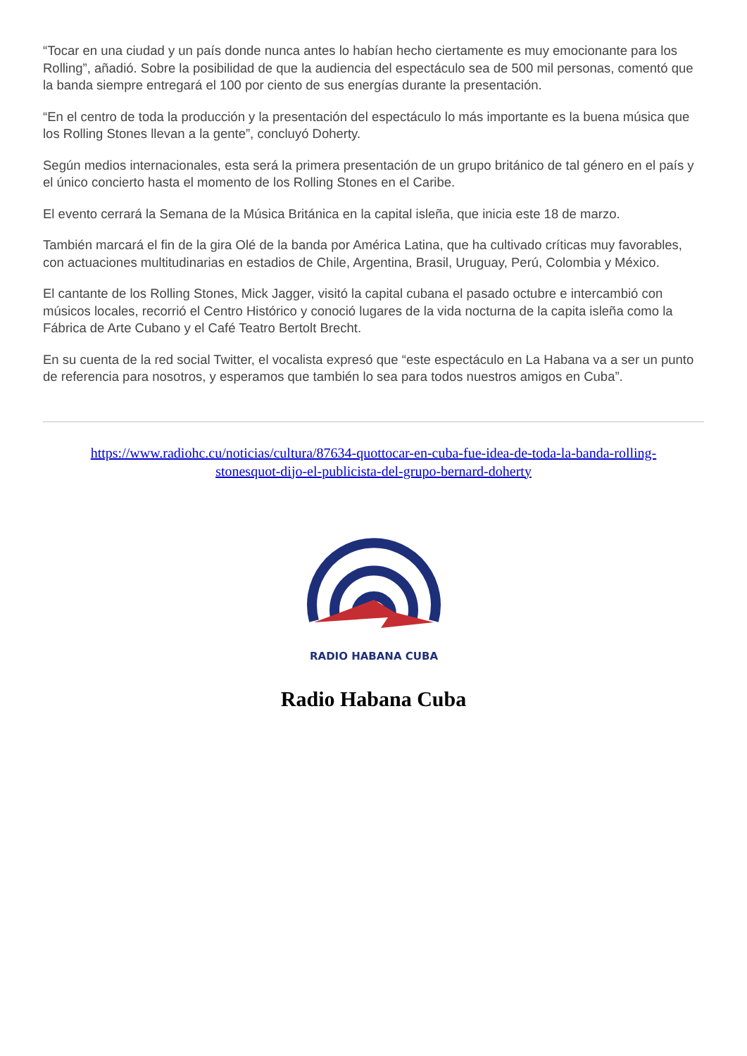“Tocar en una ciudad y un país donde nunca antes lo habían hecho ciertamente es muy emocionante para los Rolling”, añadió. Sobre la posibilidad de que la audiencia del espectáculo sea de 500 mil personas, comentó que la banda siempre entregará el 100 por ciento de sus energías durante la presentación.
“En el centro de toda la producción y la presentación del espectáculo lo más importante es la buena música que los Rolling Stones llevan a la gente”, concluyó Doherty.
Según medios internacionales, esta será la primera presentación de un grupo británico de tal género en el país y el único concierto hasta el momento de los Rolling Stones en el Caribe.
El evento cerrará la Semana de la Música Británica en la capital isleña, que inicia este 18 de marzo.
También marcará el fin de la gira Olé de la banda por América Latina, que ha cultivado críticas muy favorables, con actuaciones multitudinarias en estadios de Chile, Argentina, Brasil, Uruguay, Perú, Colombia y México.
El cantante de los Rolling Stones, Mick Jagger, visitó la capital cubana el pasado octubre e intercambió con músicos locales, recorrió el Centro Histórico y conoció lugares de la vida nocturna de la capita isleña como la Fábrica de Arte Cubano y el Café Teatro Bertolt Brecht.
En su cuenta de la red social Twitter, el vocalista expresó que “este espectáculo en La Habana va a ser un punto de referencia para nosotros, y esperamos que también lo sea para todos nuestros amigos en Cuba”.
https://www.radiohc.cu/noticias/cultura/87634-quottocar-en-cuba-fue-idea-de-toda-la-banda-rolling-stonesquot-dijo-el-publicista-del-grupo-bernard-doherty
RADIO HABANA CUBA
Radio Habana Cuba